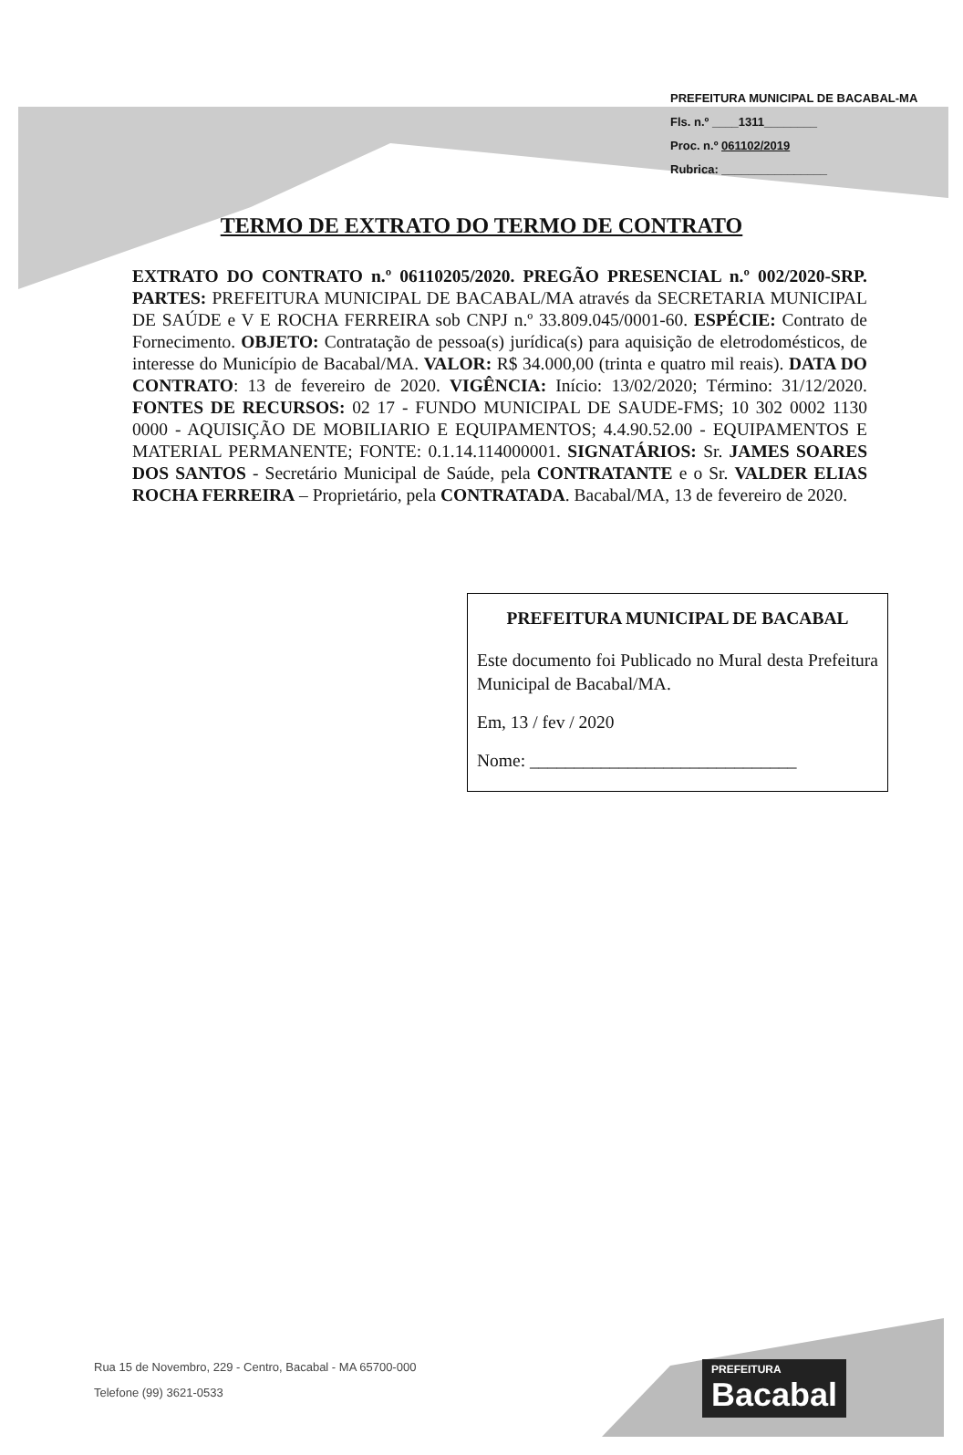PREFEITURA MUNICIPAL DE BACABAL-MA
Fls. n.º ____1311________
Proc. n.º 061102/2019
Rubrica: ________________
TERMO DE EXTRATO DO TERMO DE CONTRATO
EXTRATO DO CONTRATO n.º 06110205/2020. PREGÃO PRESENCIAL n.º 002/2020-SRP. PARTES: PREFEITURA MUNICIPAL DE BACABAL/MA através da SECRETARIA MUNICIPAL DE SAÚDE e V E ROCHA FERREIRA sob CNPJ n.º 33.809.045/0001-60. ESPÉCIE: Contrato de Fornecimento. OBJETO: Contratação de pessoa(s) jurídica(s) para aquisição de eletrodomésticos, de interesse do Município de Bacabal/MA. VALOR: R$ 34.000,00 (trinta e quatro mil reais). DATA DO CONTRATO: 13 de fevereiro de 2020. VIGÊNCIA: Início: 13/02/2020; Término: 31/12/2020. FONTES DE RECURSOS: 02 17 - FUNDO MUNICIPAL DE SAUDE-FMS; 10 302 0002 1130 0000 - AQUISIÇÃO DE MOBILIARIO E EQUIPAMENTOS; 4.4.90.52.00 - EQUIPAMENTOS E MATERIAL PERMANENTE; FONTE: 0.1.14.114000001. SIGNATÁRIOS: Sr. JAMES SOARES DOS SANTOS - Secretário Municipal de Saúde, pela CONTRATANTE e o Sr. VALDER ELIAS ROCHA FERREIRA – Proprietário, pela CONTRATADA. Bacabal/MA, 13 de fevereiro de 2020.
PREFEITURA MUNICIPAL DE BACABAL
Este documento foi Publicado no Mural desta Prefeitura Municipal de Bacabal/MA.
Em, 13 / fev / 2020
Nome: ______________________________
Rua 15 de Novembro, 229 - Centro, Bacabal - MA 65700-000
Telefone (99) 3621-0533
PREFEITURA
Bacabal